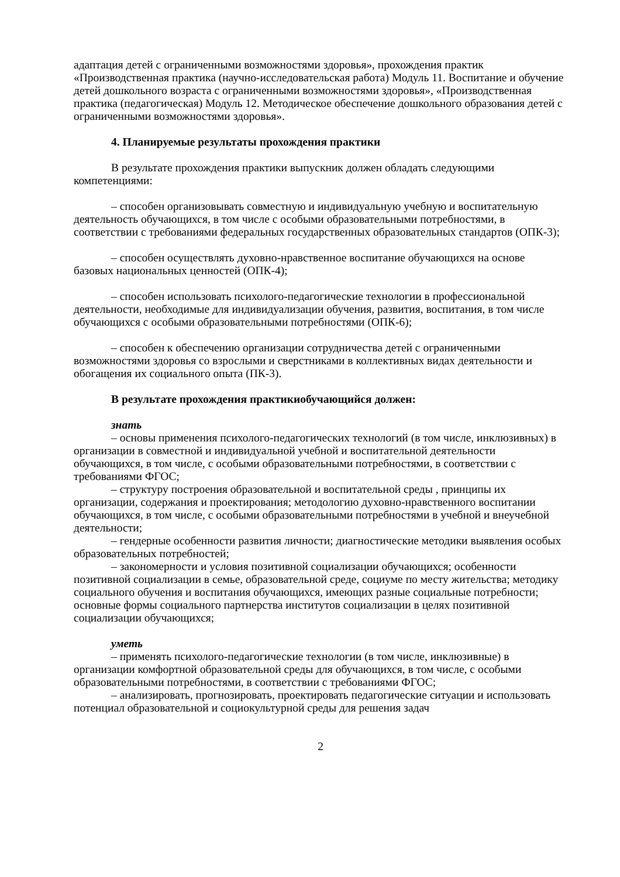адаптация детей с ограниченными возможностями здоровья», прохождения практик «Производственная практика (научно-исследовательская работа) Модуль 11. Воспитание и обучение детей дошкольного возраста с ограниченными возможностями здоровья», «Производственная практика (педагогическая) Модуль 12. Методическое обеспечение дошкольного образования детей с ограниченными возможностями здоровья».
4. Планируемые результаты прохождения практики
В результате прохождения практики выпускник должен обладать следующими компетенциями:
– способен организовывать совместную и индивидуальную учебную и воспитательную деятельность обучающихся, в том числе с особыми образовательными потребностями, в соответствии с требованиями федеральных государственных образовательных стандартов (ОПК-3);
– способен осуществлять духовно-нравственное воспитание обучающихся на основе базовых национальных ценностей (ОПК-4);
– способен использовать психолого-педагогические технологии в профессиональной деятельности, необходимые для индивидуализации обучения, развития, воспитания, в том числе обучающихся с особыми образовательными потребностями (ОПК-6);
– способен к обеспечению организации сотрудничества детей с ограниченными возможностями здоровья со взрослыми и сверстниками в коллективных видах деятельности и обогащения их социального опыта (ПК-3).
В результате прохождения практикиобучающийся должен:
знать
– основы применения психолого-педагогических технологий (в том числе, инклюзивных) в организации в совместной и индивидуальной учебной и воспитательной деятельности обучающихся, в том числе, с особыми образовательными потребностями, в соответствии с требованиями ФГОС;
– структуру построения образовательной и воспитательной среды , принципы их организации, содержания и проектирования; методологию духовно-нравственного воспитании обучающихся, в том числе, с особыми образовательными потребностями в учебной и внеучебной деятельности;
– гендерные особенности развития личности; диагностические методики выявления особых образовательных потребностей;
– закономерности и условия позитивной социализации обучающихся; особенности позитивной социализации в семье, образовательной среде, социуме по месту жительства; методику социального обучения и воспитания обучающихся, имеющих разные социальные потребности; основные формы социального партнерства институтов социализации в целях позитивной социализации обучающихся;
уметь
– применять психолого-педагогические технологии (в том числе, инклюзивные) в организации комфортной образовательной среды для обучающихся, в том числе, с особыми образовательными потребностями, в соответствии с требованиями ФГОС;
– анализировать, прогнозировать, проектировать педагогические ситуации и использовать потенциал образовательной и социокультурной среды для решения задач
2